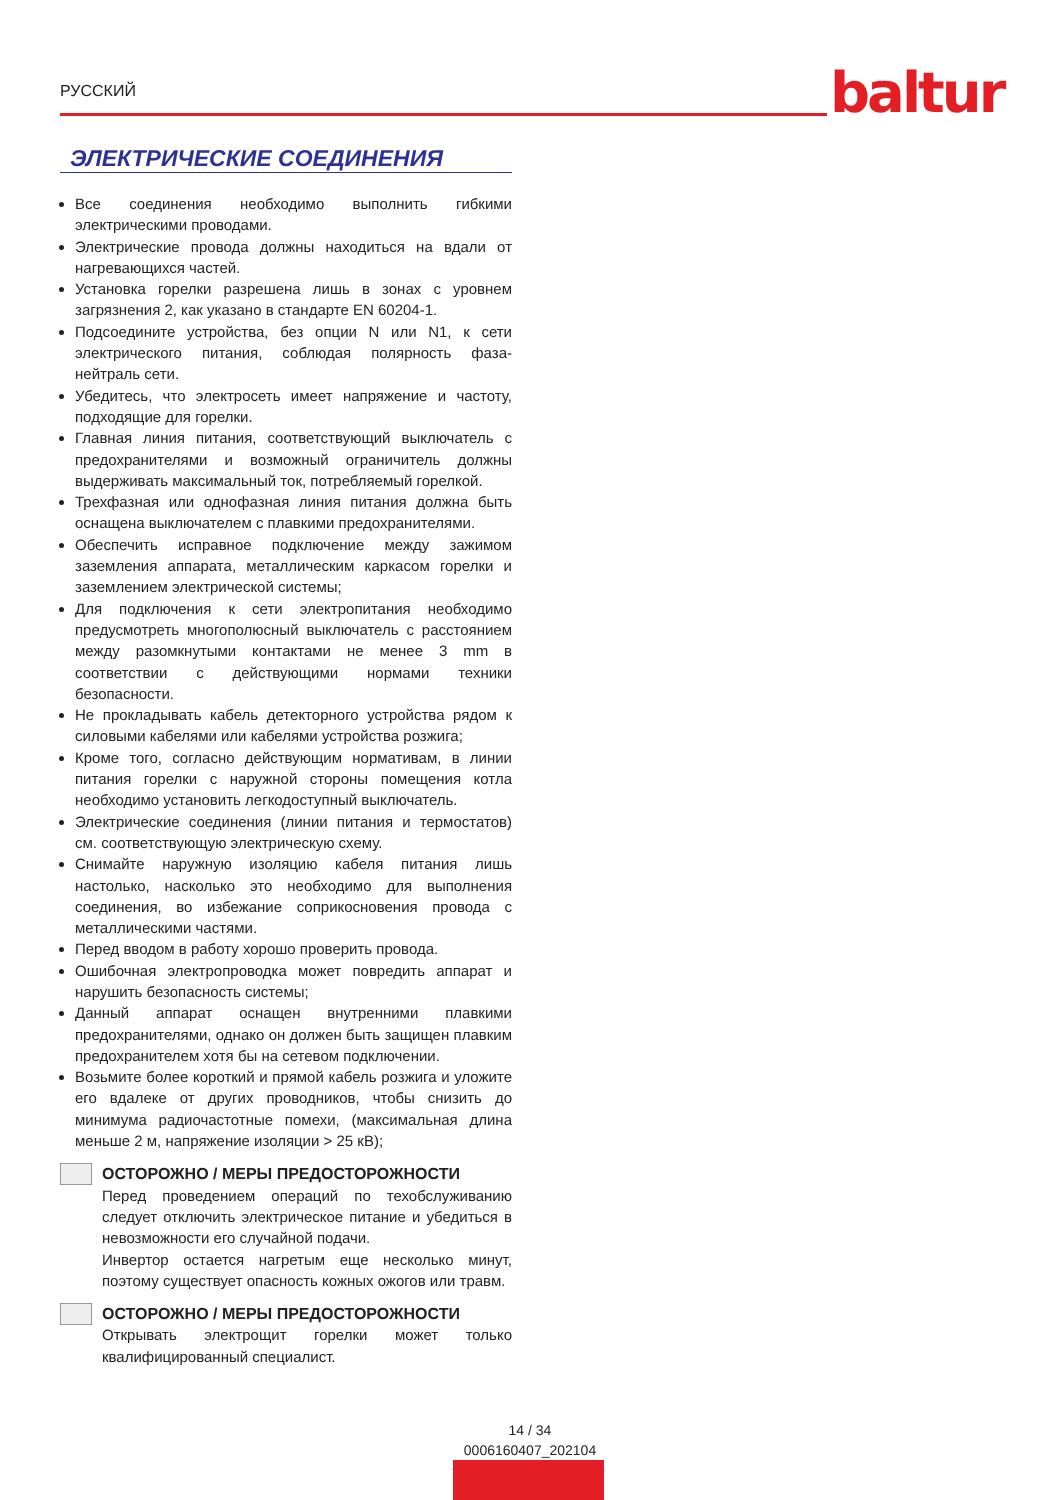РУССКИЙ baltur
ЭЛЕКТРИЧЕСКИЕ СОЕДИНЕНИЯ
Все соединения необходимо выполнить гибкими электрическими проводами.
Электрические провода должны находиться на вдали от нагревающихся частей.
Установка горелки разрешена лишь в зонах с уровнем загрязнения 2, как указано в стандарте EN 60204-1.
Подсоедините устройства, без опции N или N1, к сети электрического питания, соблюдая полярность фаза-нейтраль сети.
Убедитесь, что электросеть имеет напряжение и частоту, подходящие для горелки.
Главная линия питания, соответствующий выключатель с предохранителями и возможный ограничитель должны выдерживать максимальный ток, потребляемый горелкой.
Трехфазная или однофазная линия питания должна быть оснащена выключателем с плавкими предохранителями.
Обеспечить исправное подключение между зажимом заземления аппарата, металлическим каркасом горелки и заземлением электрической системы;
Для подключения к сети электропитания необходимо предусмотреть многополюсный выключатель с расстоянием между разомкнутыми контактами не менее 3 mm в соответствии с действующими нормами техники безопасности.
Не прокладывать кабель детекторного устройства рядом к силовыми кабелями или кабелями устройства розжига;
Кроме того, согласно действующим нормативам, в линии питания горелки с наружной стороны помещения котла необходимо установить легкодоступный выключатель.
Электрические соединения (линии питания и термостатов) см. соответствующую электрическую схему.
Снимайте наружную изоляцию кабеля питания лишь настолько, насколько это необходимо для выполнения соединения, во избежание соприкосновения провода с металлическими частями.
Перед вводом в работу хорошо проверить провода.
Ошибочная электропроводка может повредить аппарат и нарушить безопасность системы;
Данный аппарат оснащен внутренними плавкими предохранителями, однако он должен быть защищен плавким предохранителем хотя бы на сетевом подключении.
Возьмите более короткий и прямой кабель розжига и уложите его вдалеке от других проводников, чтобы снизить до минимума радиочастотные помехи, (максимальная длина меньше 2 м, напряжение изоляции > 25 кВ);
ОСТОРОЖНО / МЕРЫ ПРЕДОСТОРОЖНОСТИ
Перед проведением операций по техобслуживанию следует отключить электрическое питание и убедиться в невозможности его случайной подачи.
Инвертор остается нагретым еще несколько минут, поэтому существует опасность кожных ожогов или травм.
ОСТОРОЖНО / МЕРЫ ПРЕДОСТОРОЖНОСТИ
Открывать электрощит горелки может только квалифицированный специалист.
14 / 34
0006160407_202104